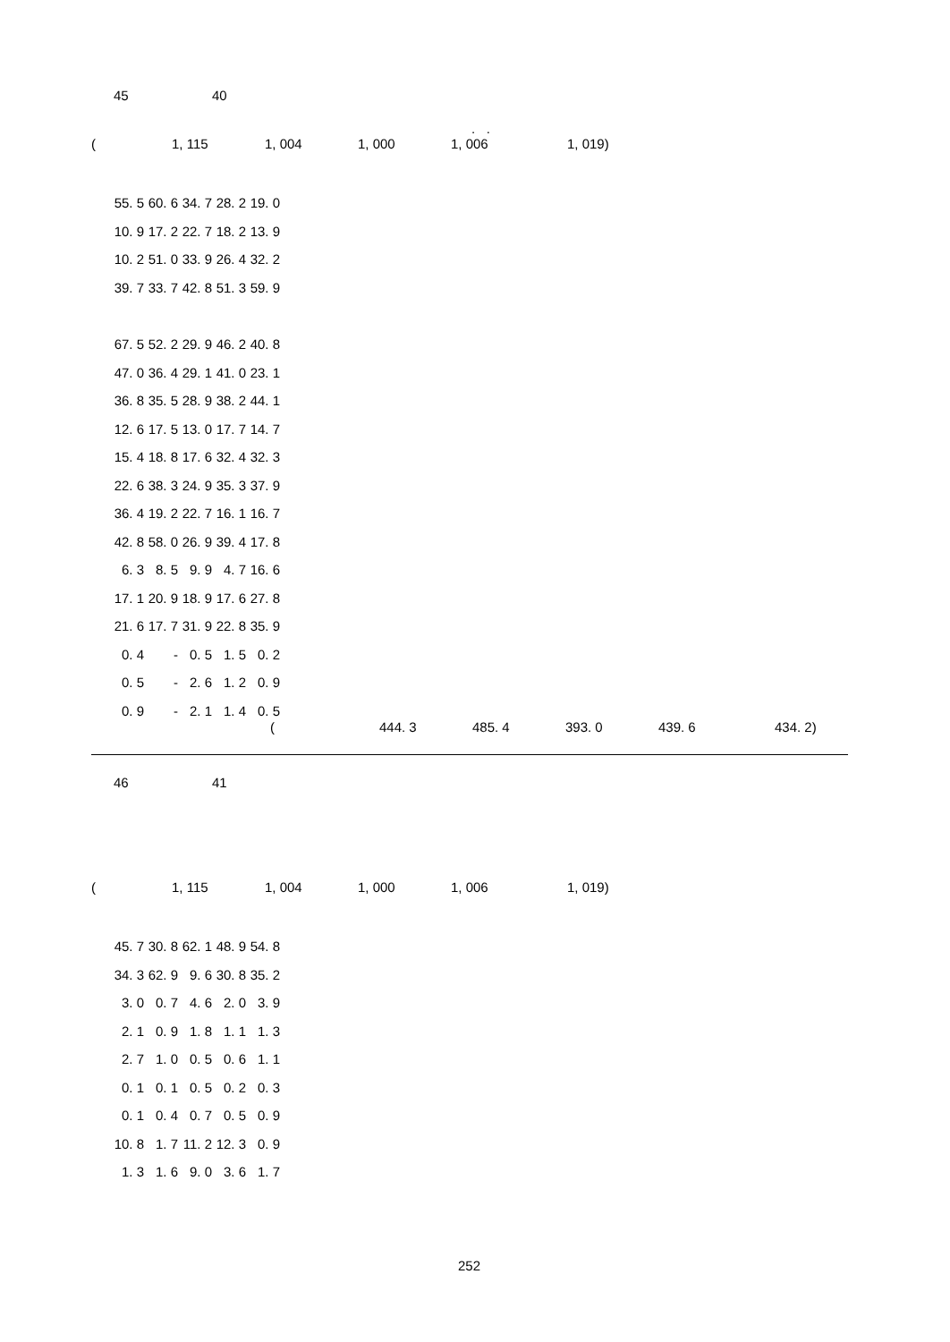45 40
. .
(1, 115 1, 004 1, 000 1, 006 1, 019)
| 55. 5 | 60. 6 | 34. 7 | 28. 2 | 19. 0 |
| 10. 9 | 17. 2 | 22. 7 | 18. 2 | 13. 9 |
| 10. 2 | 51. 0 | 33. 9 | 26. 4 | 32. 2 |
| 39. 7 | 33. 7 | 42. 8 | 51. 3 | 59. 9 |
| 67. 5 | 52. 2 | 29. 9 | 46. 2 | 40. 8 |
| 47. 0 | 36. 4 | 29. 1 | 41. 0 | 23. 1 |
| 36. 8 | 35. 5 | 28. 9 | 38. 2 | 44. 1 |
| 12. 6 | 17. 5 | 13. 0 | 17. 7 | 14. 7 |
| 15. 4 | 18. 8 | 17. 6 | 32. 4 | 32. 3 |
| 22. 6 | 38. 3 | 24. 9 | 35. 3 | 37. 9 |
| 36. 4 | 19. 2 | 22. 7 | 16. 1 | 16. 7 |
| 42. 8 | 58. 0 | 26. 9 | 39. 4 | 17. 8 |
| 6. 3 | 8. 5 | 9. 9 | 4. 7 | 16. 6 |
| 17. 1 | 20. 9 | 18. 9 | 17. 6 | 27. 8 |
| 21. 6 | 17. 7 | 31. 9 | 22. 8 | 35. 9 |
| 0. 4 | - | 0. 5 | 1. 5 | 0. 2 |
| 0. 5 | - | 2. 6 | 1. 2 | 0. 9 |
| 0. 9 | - | 2. 1 | 1. 4 | 0. 5 |
(444. 3 485. 4 393. 0 439. 6 434. 2)
46 41
(1, 115 1, 004 1, 000 1, 006 1, 019)
| 45. 7 | 30. 8 | 62. 1 | 48. 9 | 54. 8 |
| 34. 3 | 62. 9 | 9. 6 | 30. 8 | 35. 2 |
| 3. 0 | 0. 7 | 4. 6 | 2. 0 | 3. 9 |
| 2. 1 | 0. 9 | 1. 8 | 1. 1 | 1. 3 |
| 2. 7 | 1. 0 | 0. 5 | 0. 6 | 1. 1 |
| 0. 1 | 0. 1 | 0. 5 | 0. 2 | 0. 3 |
| 0. 1 | 0. 4 | 0. 7 | 0. 5 | 0. 9 |
| 10. 8 | 1. 7 | 11. 2 | 12. 3 | 0. 9 |
| 1. 3 | 1. 6 | 9. 0 | 3. 6 | 1. 7 |
252